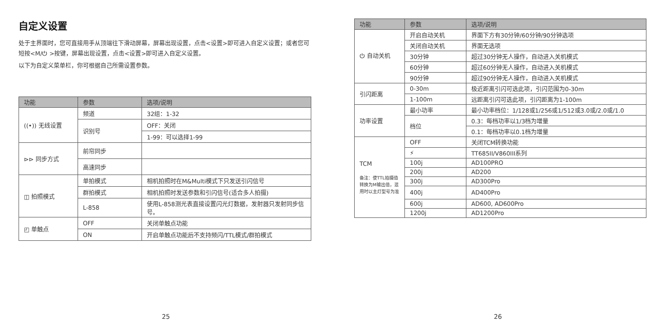自定义设置
处于主界面时，您可直接用手从顶端往下滑动屏幕，屏幕出现设置，点击<设置>即可进入自定义设置；或者您可短按<M/⏻ >按键，屏幕出现设置，点击<设置>即可进入自定义设置。
以下为自定义菜单栏，你可根据自己所需设置参数。
| 功能 | 参数 | 选项/说明 |
| --- | --- | --- |
| ((•)) 无线设置 | 频道 | 32组：1-32 |
| | 识别号 | OFF：关闭 |
| | | 1-99：可以选择1-99 |
| ⊳⊳ 同步方式 | 前帘同步 | |
| | 高速同步 | |
| ◫ 拍照模式 | 单拍模式 | 相机拍照时在M&Multi模式下只发送引闪信号 |
| | 群拍模式 | 相机拍照时发送参数和引闪信号(适合多人拍摄) |
| | L-858 | 使用L-858测光表直接设置闪光灯数据，发射器只发射同步信号。 |
| ◰ 单触点 | OFF | 关闭单触点功能 |
| | ON | 开启单触点功能后不支持频闪/TTL模式/群拍模式 |
25
| 功能 | 参数 | 选项/说明 |
| --- | --- | --- |
| ⏻ 自动关机 | 开启自动关机 | 界面下方有30分钟/60分钟/90分钟选项 |
| | 关闭自动关机 | 界面无选项 |
| | 30分钟 | 超过30分钟无人操作，自动进入关机模式 |
| | 60分钟 | 超过60分钟无人操作，自动进入关机模式 |
| | 90分钟 | 超过90分钟无人操作，自动进入关机模式 |
| 引闪距离 | 0-30m | 极近距离引闪可选此项，引闪范围为0-30m |
| | 1-100m | 远距离引闪可选此项，引闪距离为1-100m |
| 功率设置 | 最小功率 | 最小功率档位：1/128或1/256或1/512或3.0或/2.0或/1.0 |
| | 档位 | 0.3：每档功率以1/3档为增量 |
| | | 0.1：每档功率以0.1档为增量 |
| TCM 备注：使TTL拍摄值转换为M输出值，混用时以主灯型号为准 | OFF | 关闭TCM转换功能 |
| | ⚡ | TT685II/V860III系列 |
| | 100j | AD100PRO |
| | 200j | AD200 |
| | 300j | AD300Pro |
| | 400j | AD400Pro |
| | 600j | AD600, AD600Pro |
| | 1200j | AD1200Pro |
26